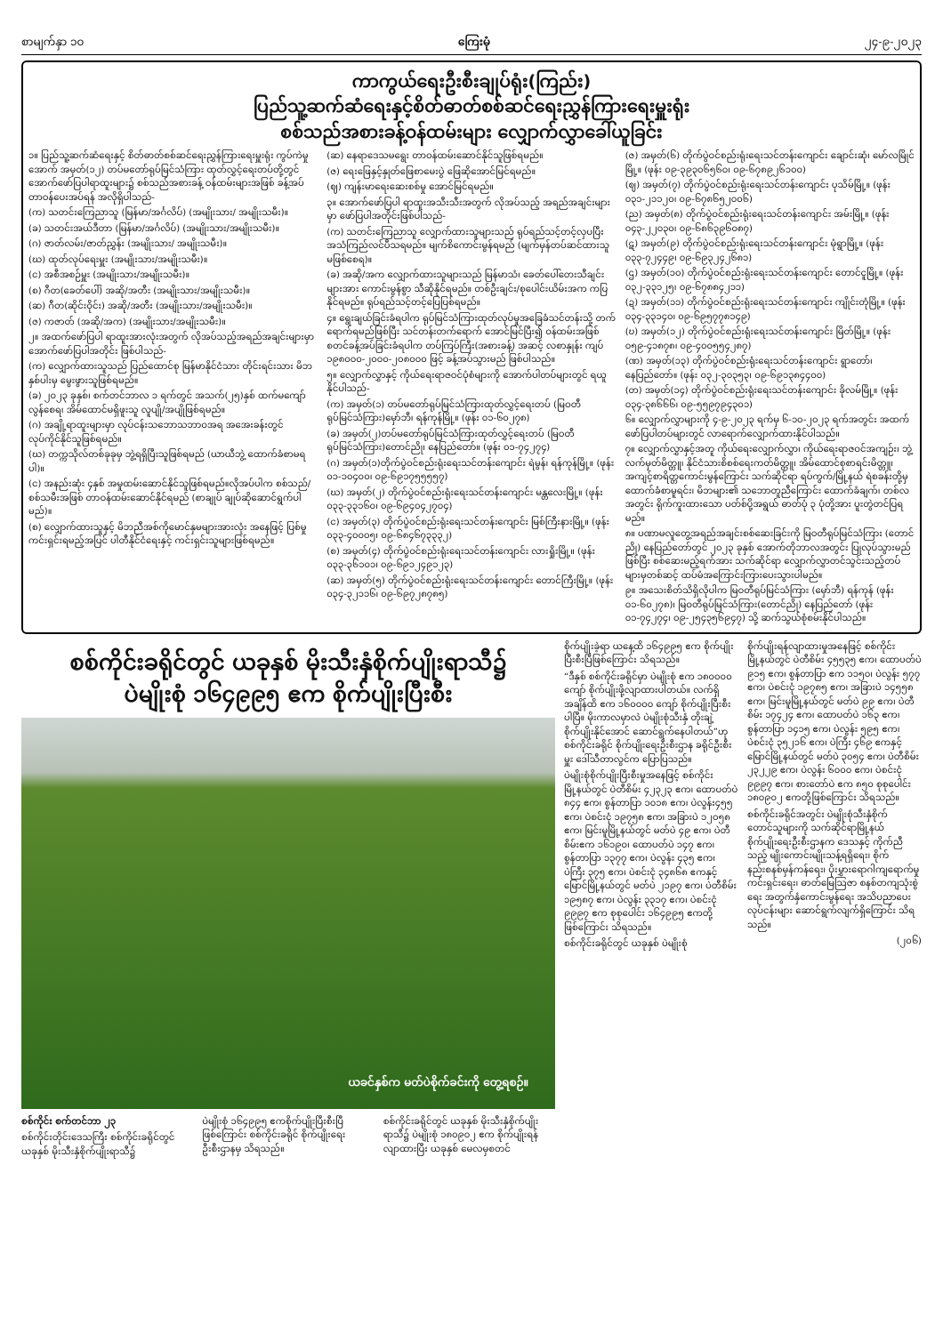စာမျက်နှာ ၁၀ ကြေးမုံ ၂၄-၉-၂၀၂၃
ကာကွယ်ရေးဦးစီးချုပ်ရုံး(ကြည်း)
ပြည်သူ့ဆက်ဆံရေးနှင့်စိတ်ဓာတ်စစ်ဆင်ရေးညွှန်ကြားရေးမှူးရုံး
စစ်သည်အစားခန့်ဝန်ထမ်းများ လျှောက်လွှာခေါ်ယူခြင်း
၁။ ပြည်သူ့ဆက်ဆံရေးနှင့် စိတ်ဓာတ်စစ်ဆင်ရေးညွှန်ကြားရေးမှူးရုံး ကွပ်ကဲမှုအောက် အမှတ်(၁၂) တပ်မတော်ရုပ်မြင်သံကြား ထုတ်လွှင့်ရေးတပ်တို့တွင် အောက်ဖော်ပြပါရာထူးများ၌ စစ်သည်အစားခန့် ဝန်ထမ်းများအဖြစ် ခန့်အပ်တာဝန်ပေးအပ်ရန် အလိုရှိပါသည်-
(က) သတင်းကြေညာသူ (မြန်မာ/အင်္ဂလိပ်) (အမျိုးသား/ အမျိုးသမီး)။
(ခ) သတင်းအယ်ဒီတာ (မြန်မာ/အင်္ဂလိပ်) (အမျိုးသား/အမျိုးသမီး)။
(ဂ) ဇာတ်လမ်း/ဇာတ်ညွှန်း (အမျိုးသား/ အမျိုးသမီး)။
(ဃ) ထုတ်လုပ်ရေးမှူး (အမျိုးသား/အမျိုးသမီး)။
(င) အစီအစဉ်မှူး (အမျိုးသား/အမျိုးသမီး)။
(စ) ဂီတ(ခေတ်ပေါ်) အဆို/အတီး (အမျိုးသား/အမျိုးသမီး)။
(ဆ) ဂီတ(ဆိုင်းဝိုင်း) အဆို/အတီး (အမျိုးသား/အမျိုးသမီး)။
(ဇ) ကဇာတ် (အဆို/အက) (အမျိုးသား/အမျိုးသမီး)။
၂။ အထက်ဖော်ပြပါ ရာထူးအားလုံးအတွက် လိုအပ်သည့်အရည်အချင်းများမှာ အောက်ဖော်ပြပါအတိုင်း ဖြစ်ပါသည်-
(က) လျှောက်ထားသူသည် ပြည်ထောင်စု မြန်မာနိုင်ငံသား တိုင်းရင်းသား မိဘနှစ်ပါးမှ မွေးဖွားသူဖြစ်ရမည်။
(ခ) ၂၀၂၃ ခုနှစ်၊ စက်တင်ဘာလ ၁ ရက်တွင် အသက်(၂၅)နှစ် ထက်မကျော်လွန်စေရ၊ အိမ်ထောင်မရှိဖူးသူ လူပျို/အပျိုဖြစ်ရမည်။
(ဂ) အချို့ရာထူးများမှာ လုပ်ငန်းသဘောသဘာဝအရ အအေးခန်းတွင် လုပ်ကိုင်နိုင်သူဖြစ်ရမည်။
(ဃ) တက္ကသိုလ်တစ်ခုခုမှ ဘွဲ့ရရှိပြီးသူဖြစ်ရမည် (ယာယီဘွဲ့ ထောက်ခံစာမရပါ)။
(င) အနည်းဆုံး ၄နှစ် အမှုထမ်းဆောင်နိုင်သူဖြစ်ရမည်။လိုအပ်ပါက စစ်သည်/စစ်သမီးအဖြစ် တာဝန်ထမ်းဆောင်နိုင်ရမည် (စာချုပ် ချုပ်ဆိုဆောင်ရွက်ပါမည်)။
(စ) လျှောက်ထားသူနှင့် မိဘညီအစ်ကိုမောင်နှမများအားလုံး အနေဖြင့် ပြစ်မှုကင်းရှင်းရမည့်အပြင် ပါတီနိုင်ငံရေးနှင့် ကင်းရှင်းသူများဖြစ်ရမည်။
(ဆ) နေရာဒေသမရွေး တာဝန်ထမ်းဆောင်နိုင်သူဖြစ်ရမည်။
(ဇ) ရေးဖြေနှင့်နှုတ်ဖြေစာမေးပွဲ ဖြေဆိုအောင်မြင်ရမည်။
(ဈ) ကျန်းမာရေးဆေးစစ်မှု အောင်မြင်ရမည်။
၃။ အောက်ဖော်ပြပါ ရာထူးအသီးသီးအတွက် လိုအပ်သည့် အရည်အချင်းများမှာ ဖော်ပြပါအတိုင်းဖြစ်ပါသည်-
(က) သတင်းကြေညာသူ လျှောက်ထားသူများသည် ရုပ်ရည်သင့်တင့်လှပပြီး အသံကြည်လင်ပီသရမည်။ မျက်စိကောင်းမွန်ရမည် (မျက်မှန်တပ်ဆင်ထားသူ မဖြစ်စေရ)။
(ခ) အဆို/အက လျှောက်ထားသူများသည် မြန်မာသံ၊ ခေတ်ပေါ်တေးသီချင်းများအား ကောင်းမွန်စွာ သီဆိုနိုင်ရမည်။ တစ်ဦးချင်း/စုပေါင်းယိမ်းအက ကပြနိုင်ရမည်။ ရုပ်ရည်သင့်တင့်ပြေပြစ်ရမည်။
၄။ ရွေးချယ်ခြင်းခံရပါက ရုပ်မြင်သံကြားထုတ်လုပ်မှုအခြေခံသင်တန်းသို့ တက်ရောက်ရမည်ဖြစ်ပြီး သင်တန်းတက်ရောက် အောင်မြင်ပြီး၍ ဝန်ထမ်းအဖြစ် စတင်ခန့်အပ်ခြင်းခံရပါက တပ်ကြပ်ကြီး(အစားခန့်) အဆင့် လစာနှုန်း ကျပ် ၁၉၈၀၀၀-၂၀၀၀-၂၀၈၀၀၀ ဖြင့် ခန့်အပ်သွားမည် ဖြစ်ပါသည်။
၅။ လျှောက်လွှာနှင့် ကိုယ်ရေးရာဇဝင်ပုံစံများကို အောက်ပါတပ်များတွင် ရယူနိုင်ပါသည်-
(က) အမှတ်(၁) တပ်မတော်ရုပ်မြင်သံကြားထုတ်လွှင့်ရေးတပ် (မြဝတီရုပ်မြင်သံကြား)မှော်ဘီ၊ ရန်ကုန်မြို့။ (ဖုန်း ၀၁-၆၀၂၇၈)
(ခ) အမှတ်(၂)တပ်မတော်ရုပ်မြင်သံကြားထုတ်လွှင့်ရေးတပ် (မြဝတီရုပ်မြင်သံကြား)တောင်ညို၊ နေပြည်တော်။ (ဖုန်း ၀၁-၇၄၂၇၄)
(ဂ) အမှတ်(၁)တိုက်ပွဲဝင်စည်းရုံးရေးသင်တန်းကျောင်း ရဲမွန်၊ ရန်ကုန်မြို့။ (ဖုန်း ၀၁-၁၀၄၀၀၊ ၀၉-၆၉၁၇၅၅၅၅၇)
(ဃ) အမှတ်(၂) တိုက်ပွဲဝင်စည်းရုံးရေးသင်တန်းကျောင်း မန္တလေးမြို့။ (ဖုန်း ၀၃၃-၃၃၁၆၀၊ ၀၉-၆၉၄၀၄၂၇၀၄)
(င) အမှတ်(၃) တိုက်ပွဲဝင်စည်းရုံးရေးသင်တန်းကျောင်း မြစ်ကြီးနားမြို့။ (ဖုန်း ၀၃၃-၄၀၀၀၅၊ ၀၉-၆၈၄၆၇၃၃၃၂)
(စ) အမှတ်(၄) တိုက်ပွဲဝင်စည်းရုံးရေးသင်တန်းကျောင်း လားရှိုးမြို့။ (ဖုန်း ၀၃၃-၃၆၁၀၁၊ ၀၉-၆၉၁၂၄၉၁၂၃)
(ဆ) အမှတ်(၅) တိုက်ပွဲဝင်စည်းရုံးရေးသင်တန်းကျောင်း တောင်ကြီးမြို့။ (ဖုန်း ၀၃၄-၃၂၁၁၆၊ ၀၉-၆၉၇၂၈၇၈၅)
(ဇ) အမှတ်(၆) တိုက်ပွဲဝင်စည်းရုံးရေးသင်တန်းကျောင်း ချောင်းဆုံ၊ မော်လမြိုင်မြို့။ (ဖုန်း ၀၉-၃၉၃၀၆၅၆၀၊ ၀၉-၆၇၈၉၂၆၁၀၀)
(ဈ) အမှတ်(၇) တိုက်ပွဲဝင်စည်းရုံးရေးသင်တန်းကျောင်း ပုသိမ်မြို့။ (ဖုန်း ၀၃၁-၂၁၁၂၀၊ ၀၉-၆၇၈၆၅၂၀၀၆)
(ည) အမှတ်(၈) တိုက်ပွဲဝင်စည်းရုံးရေးသင်တန်းကျောင်း အမ်းမြို့။ (ဖုန်း ၀၄၃-၂၂၀၃၀၊ ၀၉-၆၈၆၃၉၆၀၈၇)
(ဋ) အမှတ်(၉) တိုက်ပွဲဝင်စည်းရုံးရေးသင်တန်းကျောင်း မုံရွာမြို့။ (ဖုန်း ၀၃၃-၇၂၄၄၉၊ ၀၉-၆၉၃၂၄၂၆၈၁)
(ဌ) အမှတ်(၁၀) တိုက်ပွဲဝင်စည်းရုံးရေးသင်တန်းကျောင်း တောင်ငူမြို့။ (ဖုန်း ၀၃၂-၃၃၁၂၅၊ ၀၉-၆၇၈၈၄၂၁၁)
(ဍ) အမှတ်(၁၁) တိုက်ပွဲဝင်စည်းရုံးရေးသင်တန်းကျောင်း ကျိုင်းတုံမြို့။ (ဖုန်း ၀၃၄-၃၃၁၄၀၊ ၀၉-၆၉၅၇၇၈၁၄၉)
(ဎ) အမှတ်(၁၂) တိုက်ပွဲဝင်စည်းရုံးရေးသင်တန်းကျောင်း မြိတ်မြို့။ (ဖုန်း ၀၅၉-၄၁၈၇၈၊ ၀၉-၄၀၀၅၅၄၂၈၇)
(ဏ) အမှတ်(၁၃) တိုက်ပွဲဝင်စည်းရုံးရေးသင်တန်းကျောင်း ရွာတော်၊ နေပြည်တော်။ (ဖုန်း ၀၃၂-၃၀၃၅၃၊ ၀၉-၆၉၁၃၈၄၄၀၀)
(တ) အမှတ်(၁၄) တိုက်ပွဲဝင်စည်းရုံးရေးသင်တန်းကျောင်း ခိုလမ်မြို့။ (ဖုန်း ၀၃၄-၃၈၆၆၆၊ ၀၉-၅၅၉၇၉၄၃၀၁)
၆။ လျှောက်လွှာများကို ၄-၉-၂၀၂၃ ရက်မှ ၆-၁၀-၂၀၂၃ ရက်အတွင်း အထက်ဖော်ပြပါတပ်များတွင် လာရောက်လျှောက်ထားနိုင်ပါသည်။
၇။ လျှောက်လွှာနှင့်အတူ ကိုယ်ရေးလျှောက်လွှာ၊ ကိုယ်ရေးရာဇဝင်အကျဉ်း၊ ဘွဲ့လက်မှတ်မိတ္တူ၊ နိုင်ငံသားစိစစ်ရေးကတ်မိတ္တူ၊ အိမ်ထောင်စုစာရင်းမိတ္တူ၊ အကျင့်စာရိတ္တကောင်းမွန်ကြောင်း သက်ဆိုင်ရာ ရပ်ကွက်/မြို့နယ် ရဲစခန်းတို့မှ ထောက်ခံစာမူရင်း၊ မိဘများ၏ သဘောတူညီကြောင်း ထောက်ခံချက်၊ တစ်လအတွင်း ရိုက်ကူးထားသော ပတ်စ်ပို့အရွယ် ဓာတ်ပုံ ၃ ပုံတို့အား ပူးတွဲတင်ပြရမည်။
၈။ ပဏာမလူတွေ့အရည်အချင်းစစ်ဆေးခြင်းကို မြဝတီရုပ်မြင်သံကြား (တောင်ညို) နေပြည်တော်တွင် ၂၀၂၃ ခုနှစ် အောက်တိုဘာလအတွင်း ပြုလုပ်သွားမည်ဖြစ်ပြီး စစ်ဆေးမည့်ရက်အား သက်ဆိုင်ရာ လျှောက်လွှာတင်သွင်းသည့်တပ်များမှတစ်ဆင့် ထပ်မံအကြောင်းကြားပေးသွားပါမည်။
၉။ အသေးစိတ်သိရှိလိုပါက မြဝတီရုပ်မြင်သံကြား (မှော်ဘီ) ရန်ကုန် (ဖုန်း ၀၁-၆၀၂၇၈)၊ မြဝတီရုပ်မြင်သံကြား(တောင်ညို) နေပြည်တော် (ဖုန်း ၀၁-၇၄၂၇၄၊ ၀၉-၂၅၄၃၅၆၉၄၇) သို့ ဆက်သွယ်စုံစမ်းနိုင်ပါသည်။
စစ်ကိုင်းခရိုင်တွင် ယခုနှစ် မိုးသီးနှံစိုက်ပျိုးရာသီ၌
ပဲမျိုးစုံ ၁၆၄၉၉၅ ဧက စိုက်ပျိုးပြီးစီး
ယခင်နှစ်က မတ်ပဲစိုက်ခင်းကို တွေ့ရစဉ်။
စစ်ကိုင်း စက်တင်ဘာ ၂၃
စစ်ကိုင်းတိုင်းဒေသကြီး စစ်ကိုင်းခရိုင်တွင် ယခုနှစ် မိုးသီးနှံစိုက်ပျိုးရာသီ၌
ပဲမျိုးစုံ ၁၆၄၉၉၅ ဧကစိုက်ပျိုးပြီးစီးပြီဖြစ်ကြောင်း စစ်ကိုင်းခရိုင် စိုက်ပျိုးရေးဦးစီးဌာနမှ သိရသည်။
စစ်ကိုင်းခရိုင်တွင် ယခုနှစ် မိုးသီးနှံစိုက်ပျိုးရာသီ၌ ပဲမျိုးစုံ ၁၈၀၉၀၂ ဧက စိုက်ပျိုးရန်လျာထားပြီး ယခုနှစ် မေလမှစတင်
စိုက်ပျိုးခဲ့ရာ ယနေ့ထိ ၁၆၄၉၉၅ ဧက စိုက်ပျိုးပြီးစီးပြီဖြစ်ကြောင်း သိရသည်။
“ဒီနှစ် စစ်ကိုင်းခရိုင်မှာ ပဲမျိုးစုံ ဧက ၁၈၀၀၀၀ ကျော် စိုက်ပျိုးဖို့လျာထားပါတယ်။ လက်ရှိအချိန်ထိ ဧက ၁၆၀၀၀၀ ကျော် စိုက်ပျိုးပြီးစီးပါပြီ။ မိုးကာလမှာလဲ ပဲမျိုးစုံသီးနှံ တိုးချဲ့စိုက်ပျိုးနိုင်အောင် ဆောင်ရွက်နေပါတယ်”ဟု စစ်ကိုင်းခရိုင် စိုက်ပျိုးရေးဦးစီးဌာန ခရိုင်ဦးစီးမှူး ဒေါ်သီတာလွင်က ပြောပြသည်။
ပဲမျိုးစုံစိုက်ပျိုးပြီးစီးမှုအနေဖြင့် စစ်ကိုင်းမြို့နယ်တွင် ပဲတီစိမ်း ၄၂၃၂၃ ဧက၊ ထောပတ်ပဲ ၈၄၄ ဧက၊ စွန်တာပြာ ၁၀၁၈ ဧက၊ ပဲလွန်း၄၅၅ ဧက၊ ပဲစင်းငုံ ၁၉၇၅၈ ဧက၊ အခြားပဲ ၁၂၀၅၈ ဧက၊ မြင်းမူမြို့နယ်တွင် မတ်ပဲ ၄၉ ဧက၊ ပဲတီစိမ်းဧက ၁၆၁၉၀၊ ထောပတ်ပဲ ၁၄၇ ဧက၊ စွန်တာပြာ ၁၃၇၇ ဧက၊ ပဲလွန်း ၄၃၅ ဧက၊ ပဲကြီး ၃၇၅ ဧက၊ ပဲစင်းငုံ ၃၄၈၆၈ ဧကနှင့် မြောင်မြို့နယ်တွင် မတ်ပဲ ၂၁၉၇ ဧက၊ ပဲတီစိမ်း ၁၉၅၈၇ ဧက၊ ပဲလွန်း ၃၃၁၇ ဧက၊ ပဲစင်းငုံ ၉၉၉၇ ဧက စုစုပေါင်း ၁၆၄၉၉၅ ဧကတို့ဖြစ်ကြောင်း သိရသည်။
စစ်ကိုင်းခရိုင်တွင် ယခုနှစ် ပဲမျိုးစုံ
စိုက်ပျိုးရန်လျာထားမှုအနေဖြင့် စစ်ကိုင်းမြို့နယ်တွင် ပဲတီစိမ်း ၄၅၅၃၅ ဧက၊ ထောပတ်ပဲ ၉၁၅ ဧက၊ စွန်တာပြာ ဧက ၁၁၅၀၊ ပဲလွန်း ၅၇၇ ဧက၊ ပဲစင်းငုံ ၁၉၇၈၅ ဧက၊ အခြားပဲ ၁၄၅၅၈ ဧက၊ မြင်းမူမြို့နယ်တွင် မတ်ပဲ ၉၉ ဧက၊ ပဲတီစိမ်း ၁၇၄၂၄ ဧက၊ ထောပတ်ပဲ ၁၆၃ ဧက၊ စွန်တာပြာ ၁၄၁၅ ဧက၊ ပဲလွန်း ၅၉၅ ဧက၊ ပဲစင်းငုံ ၃၅၂၁၆ ဧက၊ ပဲကြီး ၄၆၉ ဧကနှင့် မြောင်မြို့နယ်တွင် မတ်ပဲ ၃၀၅၄ ဧက၊ ပဲတီစိမ်း ၂၃၂၂၉ ဧက၊ ပဲလွန်း ၆၀၀၀ ဧက၊ ပဲစင်းငုံ ၉၉၉၇ ဧက၊ စားတော်ပဲ ဧက ၈၅၀ စုစုပေါင်း ၁၈၀၉၀၂ ဧကတို့ဖြစ်ကြောင်း သိရသည်။
စစ်ကိုင်းခရိုင်အတွင်း ပဲမျိုးစုံသီးနှံစိုက်တောင်သူများကို သက်ဆိုင်ရာမြို့နယ်စိုက်ပျိုးရေးဦးစီးဌာနက ဒေသနှင့် ကိုက်ညီသည့် မျိုးကောင်းမျိုးသန့်ရရှိရေး၊ စိုက်နည်းစနစ်မှန်ကန်ရေး၊ ပိုးမွှားရောဂါကျရောက်မှုကင်းရှင်းရေး၊ ဓာတ်မြေဩဇာ စနစ်တကျသုံးစွဲရေး အတွက်နှံကောင်းမွန်ရေး အသိပညာပေးလုပ်ငန်းများ ဆောင်ရွက်လျက်ရှိကြောင်း သိရသည်။
(၂၀၆)